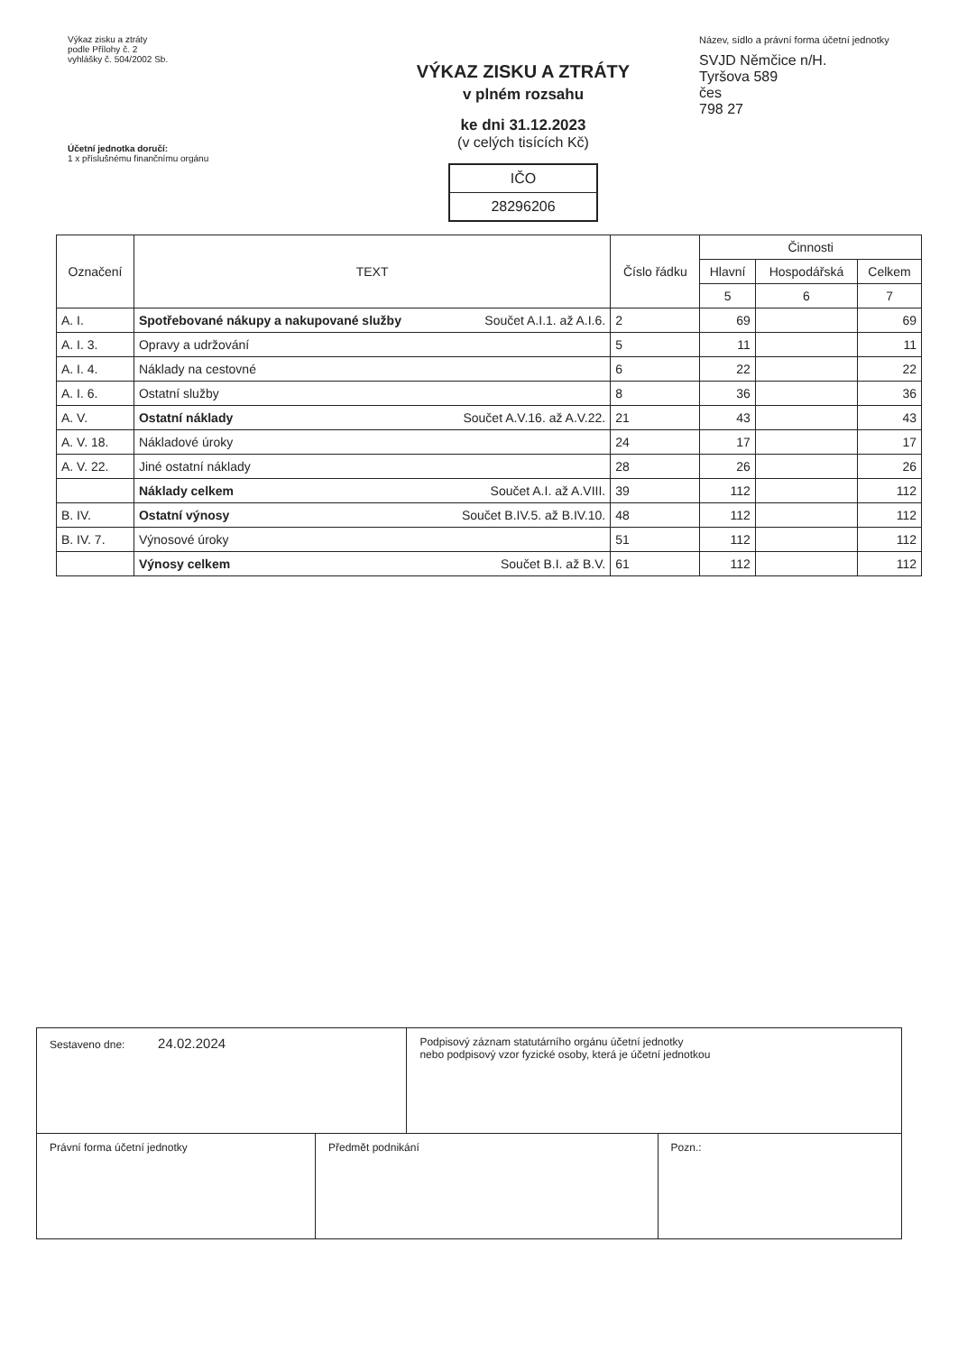Výkaz zisku a ztráty
podle Přílohy č. 2
vyhlášky č. 504/2002 Sb.
Účetní jednotka doručí:
1 x příslušnému finančnímu orgánu
VÝKAZ ZISKU A ZTRÁTY
v plném rozsahu
ke dni 31.12.2023
(v celých tisících Kč)
IČO
28296206
Název, sídlo a právní forma účetní jednotky
SVJD Němčice n/H.
Tyršova 589
čes
798 27
| Označení | TEXT | Číslo řádku | Činnosti | | |
| --- | --- | --- | --- | --- | --- |
| | | | Hlavní | Hospodářská | Celkem |
| | | | 5 | 6 | 7 |
| A. I. | Spotřebované nákupy a nakupované služby Součet A.I.1. až A.I.6. | 2 | 69 | | 69 |
| A. I. 3. | Opravy a udržování | 5 | 11 | | 11 |
| A. I. 4. | Náklady na cestovné | 6 | 22 | | 22 |
| A. I. 6. | Ostatní služby | 8 | 36 | | 36 |
| A. V. | Ostatní náklady Součet A.V.16. až A.V.22. | 21 | 43 | | 43 |
| A. V. 18. | Nákladové úroky | 24 | 17 | | 17 |
| A. V. 22. | Jiné ostatní náklady | 28 | 26 | | 26 |
| | Náklady celkem Součet A.I. až A.VIII. | 39 | 112 | | 112 |
| B. IV. | Ostatní výnosy Součet B.IV.5. až B.IV.10. | 48 | 112 | | 112 |
| B. IV. 7. | Výnosové úroky | 51 | 112 | | 112 |
| | Výnosy celkem Součet B.I. až B.V. | 61 | 112 | | 112 |
| Sestaveno dne: 24.02.2024 | | Podpisový záznam statutárního orgánu účetní jednotky nebo podpisový vzor fyzické osoby, která je účetní jednotkou | |
| Právní forma účetní jednotky | Předmět podnikání | | Pozn.: |